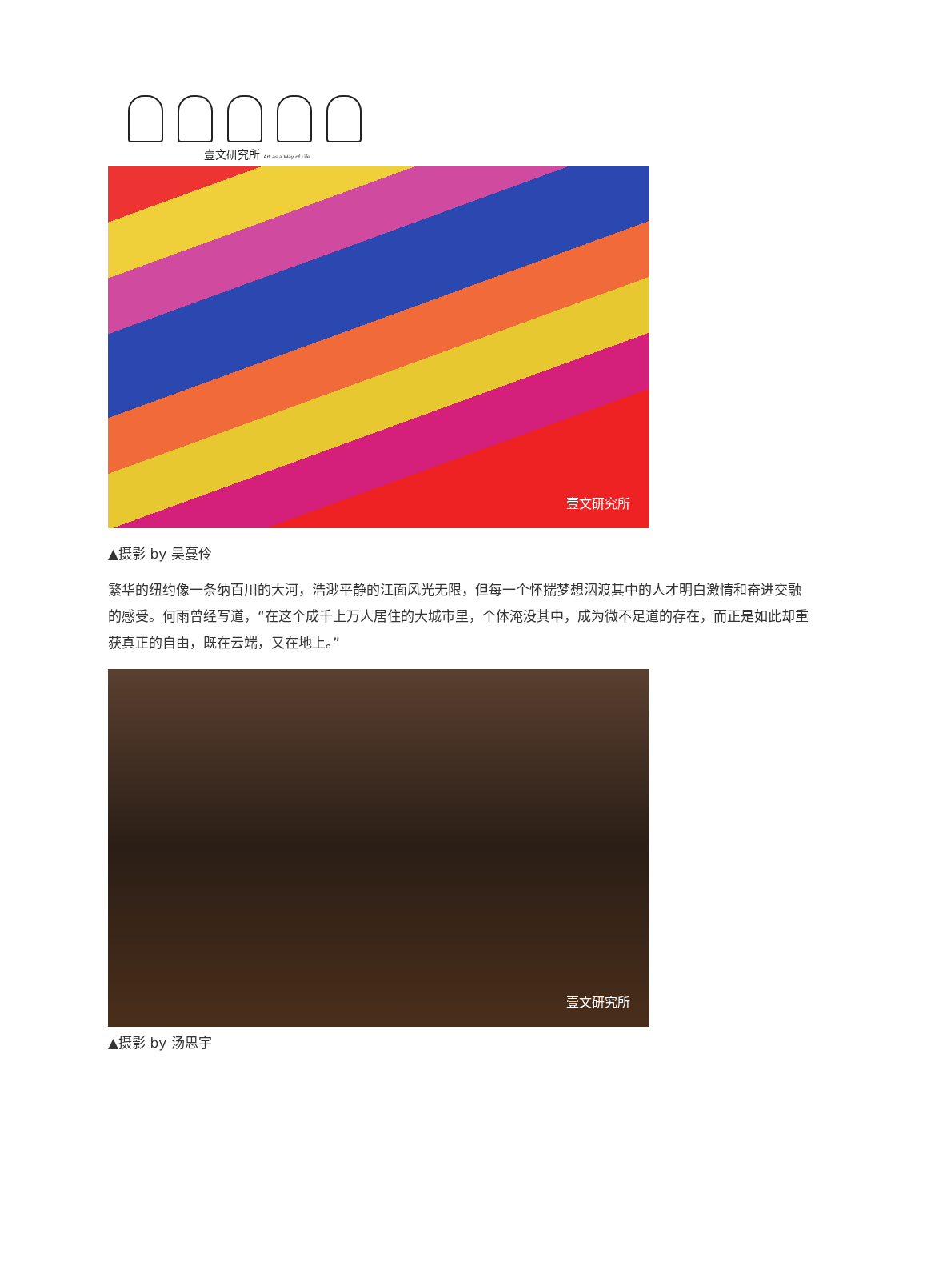壹文研究所 Art as a Way of Life
壹文研究所
▲摄影 by 吴蔓伶
繁华的纽约像一条纳百川的大河，浩渺平静的江面风光无限，但每一个怀揣梦想泅渡其中的人才明白激情和奋进交融的感受。何雨曾经写道，“在这个成千上万人居住的大城市里，个体淹没其中，成为微不足道的存在，而正是如此却重获真正的自由，既在云端，又在地上。”
壹文研究所
▲摄影 by 汤思宇